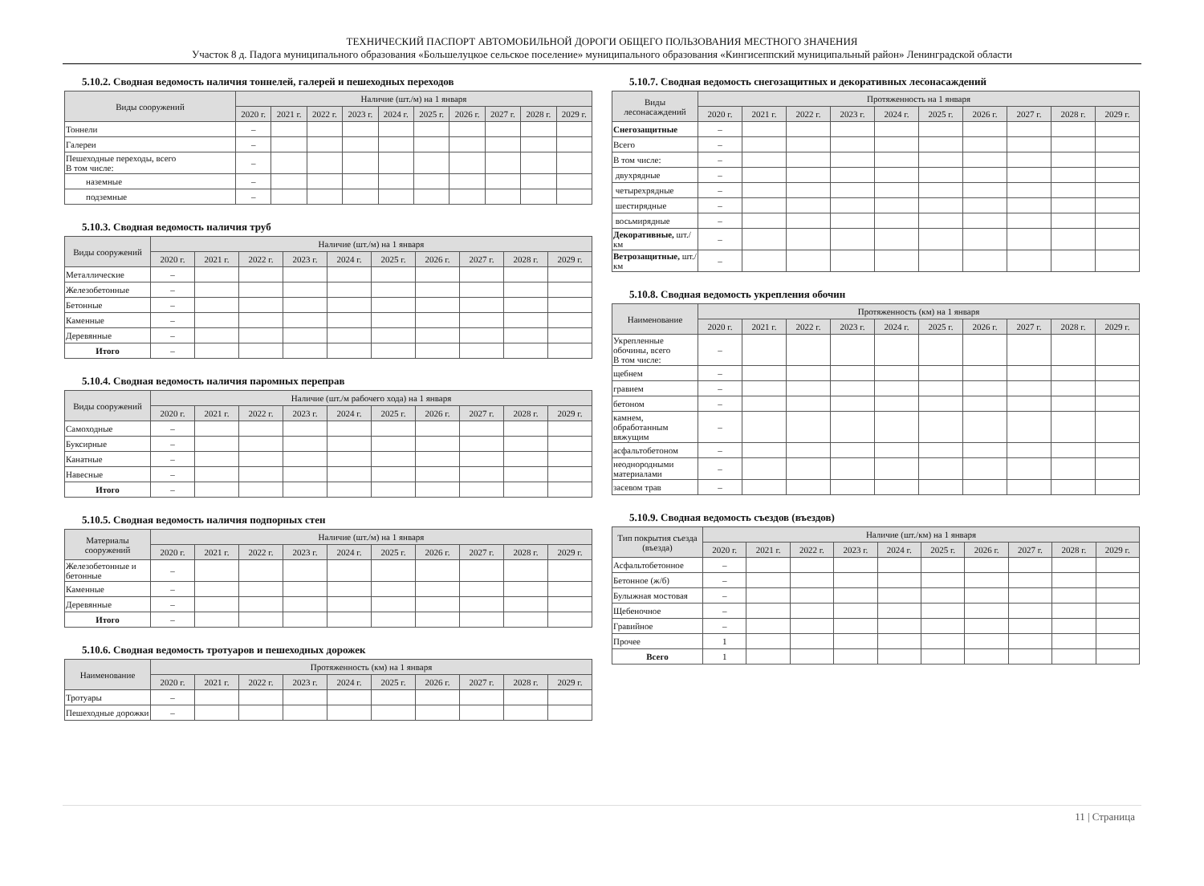ТЕХНИЧЕСКИЙ ПАСПОРТ АВТОМОБИЛЬНОЙ ДОРОГИ ОБЩЕГО ПОЛЬЗОВАНИЯ МЕСТНОГО ЗНАЧЕНИЯ
Участок 8 д. Падога муниципального образования «Большелуцкое сельское поселение» муниципального образования «Кингисеппский муниципальный район» Ленинградской области
5.10.2. Сводная ведомость наличия тоннелей, галерей и пешеходных переходов
| Виды сооружений | Наличие (шт./м) на 1 января | | | | | | | | | |
| --- | --- | --- | --- | --- | --- | --- | --- | --- | --- | --- |
| | 2020 г. | 2021 г. | 2022 г. | 2023 г. | 2024 г. | 2025 г. | 2026 г. | 2027 г. | 2028 г. | 2029 г. |
| Тоннели | – | | | | | | | | | |
| Галереи | – | | | | | | | | | |
| Пешеходные переходы, всего В том числе: | – | | | | | | | | | |
| наземные | – | | | | | | | | | |
| подземные | – | | | | | | | | | |
5.10.3. Сводная ведомость наличия труб
| Виды сооружений | Наличие (шт./м) на 1 января | | | | | | | | | |
| --- | --- | --- | --- | --- | --- | --- | --- | --- | --- | --- |
| | 2020 г. | 2021 г. | 2022 г. | 2023 г. | 2024 г. | 2025 г. | 2026 г. | 2027 г. | 2028 г. | 2029 г. |
| Металлические | – | | | | | | | | | |
| Железобетонные | – | | | | | | | | | |
| Бетонные | – | | | | | | | | | |
| Каменные | – | | | | | | | | | |
| Деревянные | – | | | | | | | | | |
| Итого | – | | | | | | | | | |
5.10.4. Сводная ведомость наличия паромных переправ
| Виды сооружений | Наличие (шт./м рабочего хода) на 1 января | | | | | | | | | |
| --- | --- | --- | --- | --- | --- | --- | --- | --- | --- | --- |
| | 2020 г. | 2021 г. | 2022 г. | 2023 г. | 2024 г. | 2025 г. | 2026 г. | 2027 г. | 2028 г. | 2029 г. |
| Самоходные | – | | | | | | | | | |
| Буксирные | – | | | | | | | | | |
| Канатные | – | | | | | | | | | |
| Навесные | – | | | | | | | | | |
| Итого | – | | | | | | | | | |
5.10.5. Сводная ведомость наличия подпорных стен
| Материалы сооружений | Наличие (шт./м) на 1 января | | | | | | | | | |
| --- | --- | --- | --- | --- | --- | --- | --- | --- | --- | --- |
| | 2020 г. | 2021 г. | 2022 г. | 2023 г. | 2024 г. | 2025 г. | 2026 г. | 2027 г. | 2028 г. | 2029 г. |
| Железобетонные и бетонные | – | | | | | | | | | |
| Каменные | – | | | | | | | | | |
| Деревянные | – | | | | | | | | | |
| Итого | – | | | | | | | | | |
5.10.6. Сводная ведомость тротуаров и пешеходных дорожек
| Наименование | Протяженность (км) на 1 января | | | | | | | | | |
| --- | --- | --- | --- | --- | --- | --- | --- | --- | --- | --- |
| | 2020 г. | 2021 г. | 2022 г. | 2023 г. | 2024 г. | 2025 г. | 2026 г. | 2027 г. | 2028 г. | 2029 г. |
| Тротуары | – | | | | | | | | | |
| Пешеходные дорожки | – | | | | | | | | | |
5.10.7. Сводная ведомость снегозащитных и декоративных лесонасаждений
| Виды лесонасаждений | Протяженность на 1 января | | | | | | | | | |
| --- | --- | --- | --- | --- | --- | --- | --- | --- | --- | --- |
| | 2020 г. | 2021 г. | 2022 г. | 2023 г. | 2024 г. | 2025 г. | 2026 г. | 2027 г. | 2028 г. | 2029 г. |
| Снегозащитные | – | | | | | | | | | |
| Всего | – | | | | | | | | | |
| В том числе: | – | | | | | | | | | |
| двухрядные | – | | | | | | | | | |
| четырехрядные | – | | | | | | | | | |
| шестирядные | – | | | | | | | | | |
| восьмирядные | – | | | | | | | | | |
| Декоративные, шт./км | – | | | | | | | | | |
| Ветрозащитные, шт./км | – | | | | | | | | | |
5.10.8. Сводная ведомость укрепления обочин
| Наименование | Протяженность (км) на 1 января | | | | | | | | | |
| --- | --- | --- | --- | --- | --- | --- | --- | --- | --- | --- |
| | 2020 г. | 2021 г. | 2022 г. | 2023 г. | 2024 г. | 2025 г. | 2026 г. | 2027 г. | 2028 г. | 2029 г. |
| Укрепленные обочины, всего В том числе: | – | | | | | | | | | |
| щебнем | – | | | | | | | | | |
| гравием | – | | | | | | | | | |
| бетоном | – | | | | | | | | | |
| камнем, обработанным вяжущим | – | | | | | | | | | |
| асфальтобетоном | – | | | | | | | | | |
| неоднородными материалами | – | | | | | | | | | |
| засевом трав | – | | | | | | | | | |
5.10.9. Сводная ведомость съездов (въездов)
| Тип покрытия съезда (въезда) | Наличие (шт./км) на 1 января | | | | | | | | | |
| --- | --- | --- | --- | --- | --- | --- | --- | --- | --- | --- |
| | 2020 г. | 2021 г. | 2022 г. | 2023 г. | 2024 г. | 2025 г. | 2026 г. | 2027 г. | 2028 г. | 2029 г. |
| Асфальтобетонное | – | | | | | | | | | |
| Бетонное (ж/б) | – | | | | | | | | | |
| Булыжная мостовая | – | | | | | | | | | |
| Щебеночное | – | | | | | | | | | |
| Гравийное | – | | | | | | | | | |
| Прочее | 1 | | | | | | | | | |
| Всего | 1 | | | | | | | | | |
11 | Страница